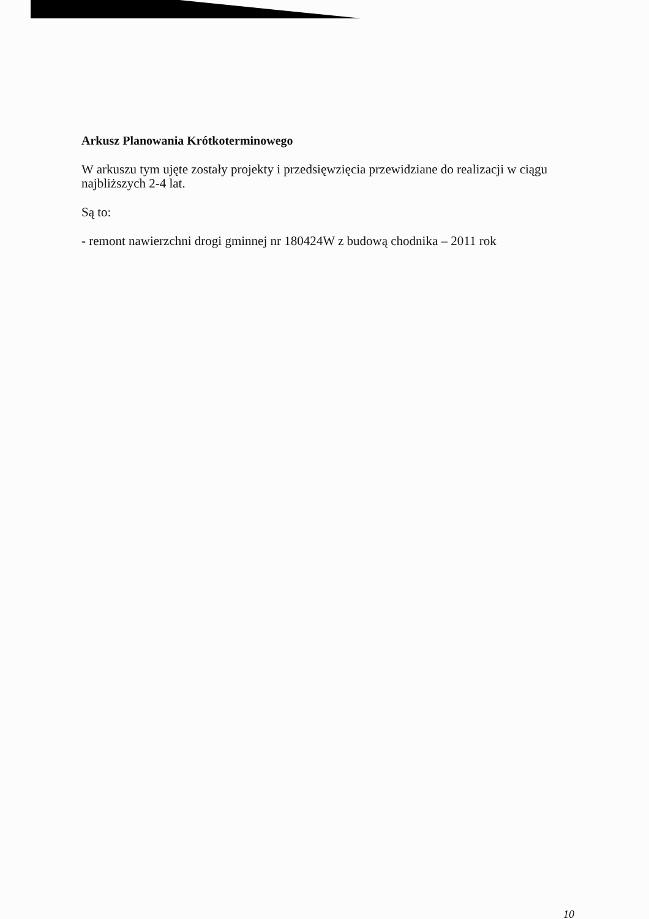Arkusz Planowania Krótkoterminowego
W arkuszu tym ujęte zostały projekty i przedsięwzięcia przewidziane do realizacji w ciągu najbliższych 2-4 lat.
Są to:
- remont nawierzchni drogi gminnej nr 180424W z budową chodnika – 2011 rok
10